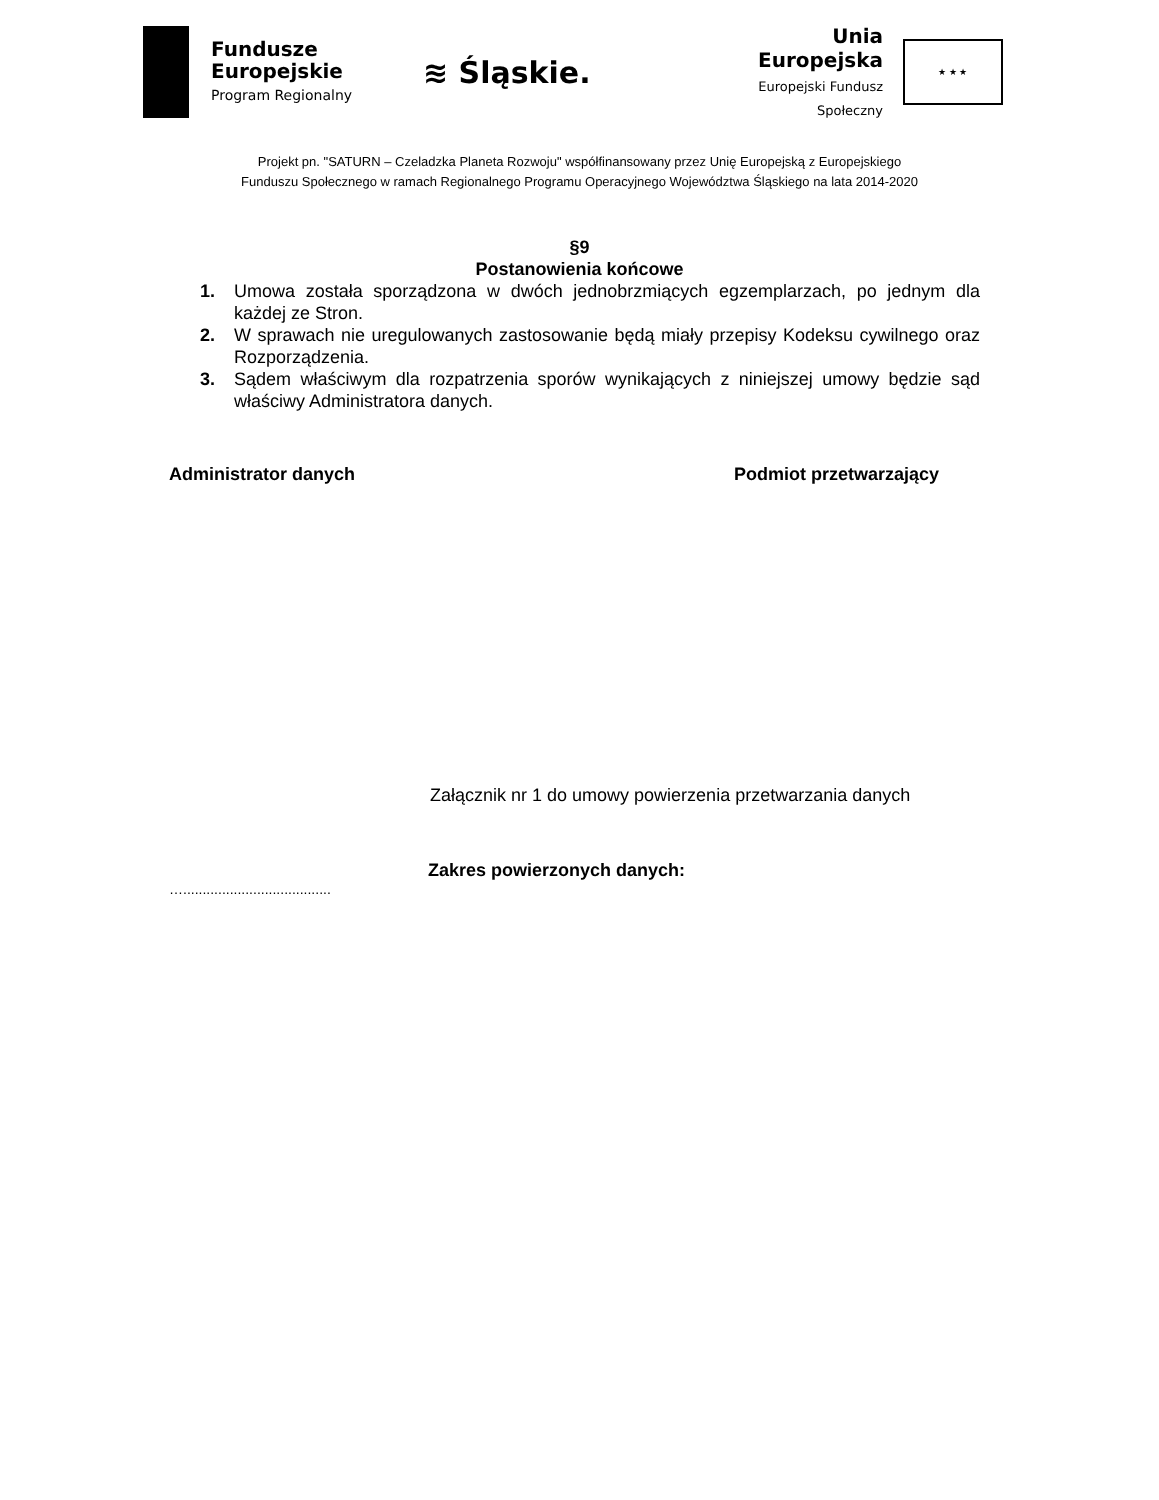Fundusze
Europejskie
Program Regionalny
≋ Śląskie.
Unia Europejska
Europejski Fundusz Społeczny
★ ★ ★
Projekt pn. "SATURN – Czeladzka Planeta Rozwoju" współfinansowany przez Unię Europejską z Europejskiego
Funduszu Społecznego w ramach Regionalnego Programu Operacyjnego Województwa Śląskiego na lata 2014-2020
§9
Postanowienia końcowe
1. Umowa została sporządzona w dwóch jednobrzmiących egzemplarzach, po jednym dla każdej ze Stron.
2. W sprawach nie uregulowanych zastosowanie będą miały przepisy Kodeksu cywilnego oraz Rozporządzenia.
3. Sądem właściwym dla rozpatrzenia sporów wynikających z niniejszej umowy będzie sąd właściwy Administratora danych.
Administrator danych Podmiot przetwarzający
Załącznik nr 1 do umowy powierzenia przetwarzania danych
Zakres powierzonych danych:
…......................................